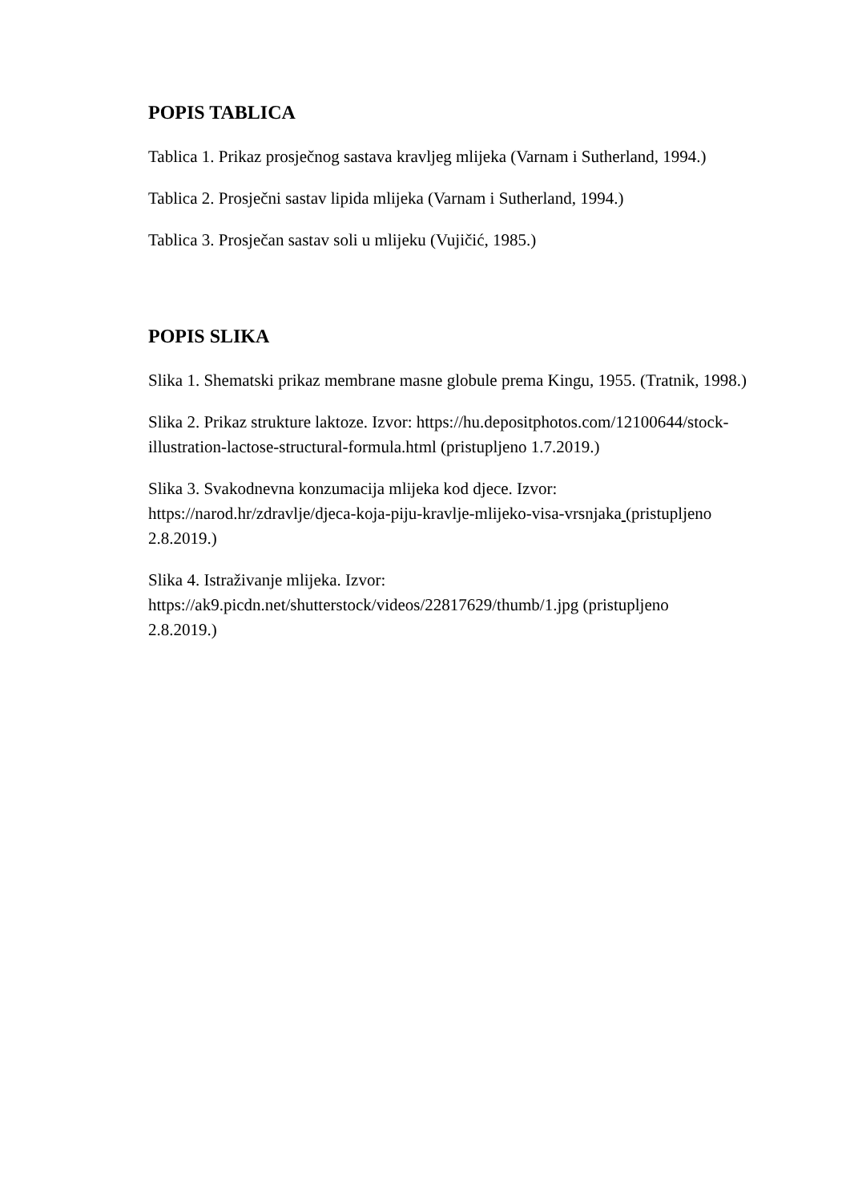POPIS TABLICA
Tablica 1. Prikaz prosječnog sastava kravljeg mlijeka (Varnam i Sutherland, 1994.)
Tablica 2. Prosječni sastav lipida mlijeka (Varnam i Sutherland, 1994.)
Tablica 3. Prosječan sastav soli u mlijeku (Vujičić, 1985.)
POPIS SLIKA
Slika 1. Shematski prikaz membrane masne globule prema Kingu, 1955. (Tratnik, 1998.)
Slika 2. Prikaz strukture laktoze. Izvor: https://hu.depositphotos.com/12100644/stock-
illustration-lactose-structural-formula.html (pristupljeno 1.7.2019.)
Slika 3. Svakodnevna konzumacija mlijeka kod djece. Izvor:
https://narod.hr/zdravlje/djeca-koja-piju-kravlje-mlijeko-visa-vrsnjaka (pristupljeno
2.8.2019.)
Slika 4. Istraživanje mlijeka. Izvor:
https://ak9.picdn.net/shutterstock/videos/22817629/thumb/1.jpg (pristupljeno
2.8.2019.)